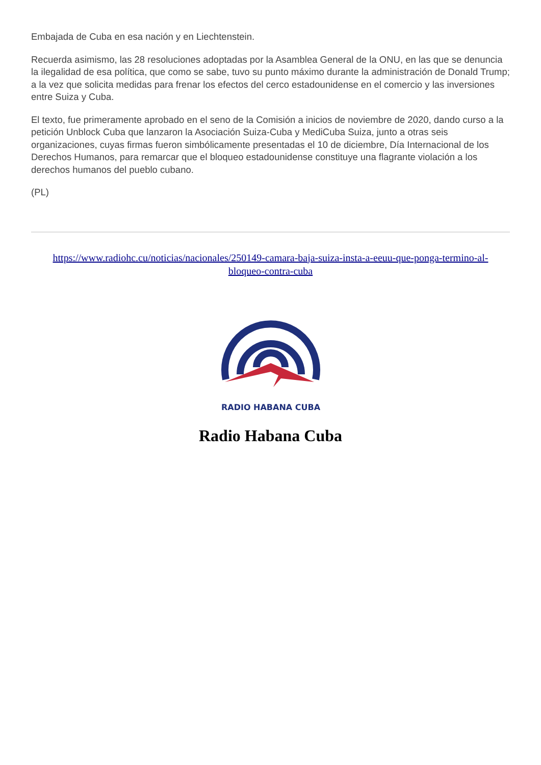Embajada de Cuba en esa nación y en Liechtenstein.
Recuerda asimismo, las 28 resoluciones adoptadas por la Asamblea General de la ONU, en las que se denuncia la ilegalidad de esa política, que como se sabe, tuvo su punto máximo durante la administración de Donald Trump; a la vez que solicita medidas para frenar los efectos del cerco estadounidense en el comercio y las inversiones entre Suiza y Cuba.
El texto, fue primeramente aprobado en el seno de la Comisión a inicios de noviembre de 2020, dando curso a la petición Unblock Cuba que lanzaron la Asociación Suiza-Cuba y MediCuba Suiza, junto a otras seis organizaciones, cuyas firmas fueron simbólicamente presentadas el 10 de diciembre, Día Internacional de los Derechos Humanos, para remarcar que el bloqueo estadounidense constituye una flagrante violación a los derechos humanos del pueblo cubano.
(PL)
https://www.radiohc.cu/noticias/nacionales/250149-camara-baja-suiza-insta-a-eeuu-que-ponga-termino-al-bloqueo-contra-cuba
RADIO HABANA CUBA
Radio Habana Cuba